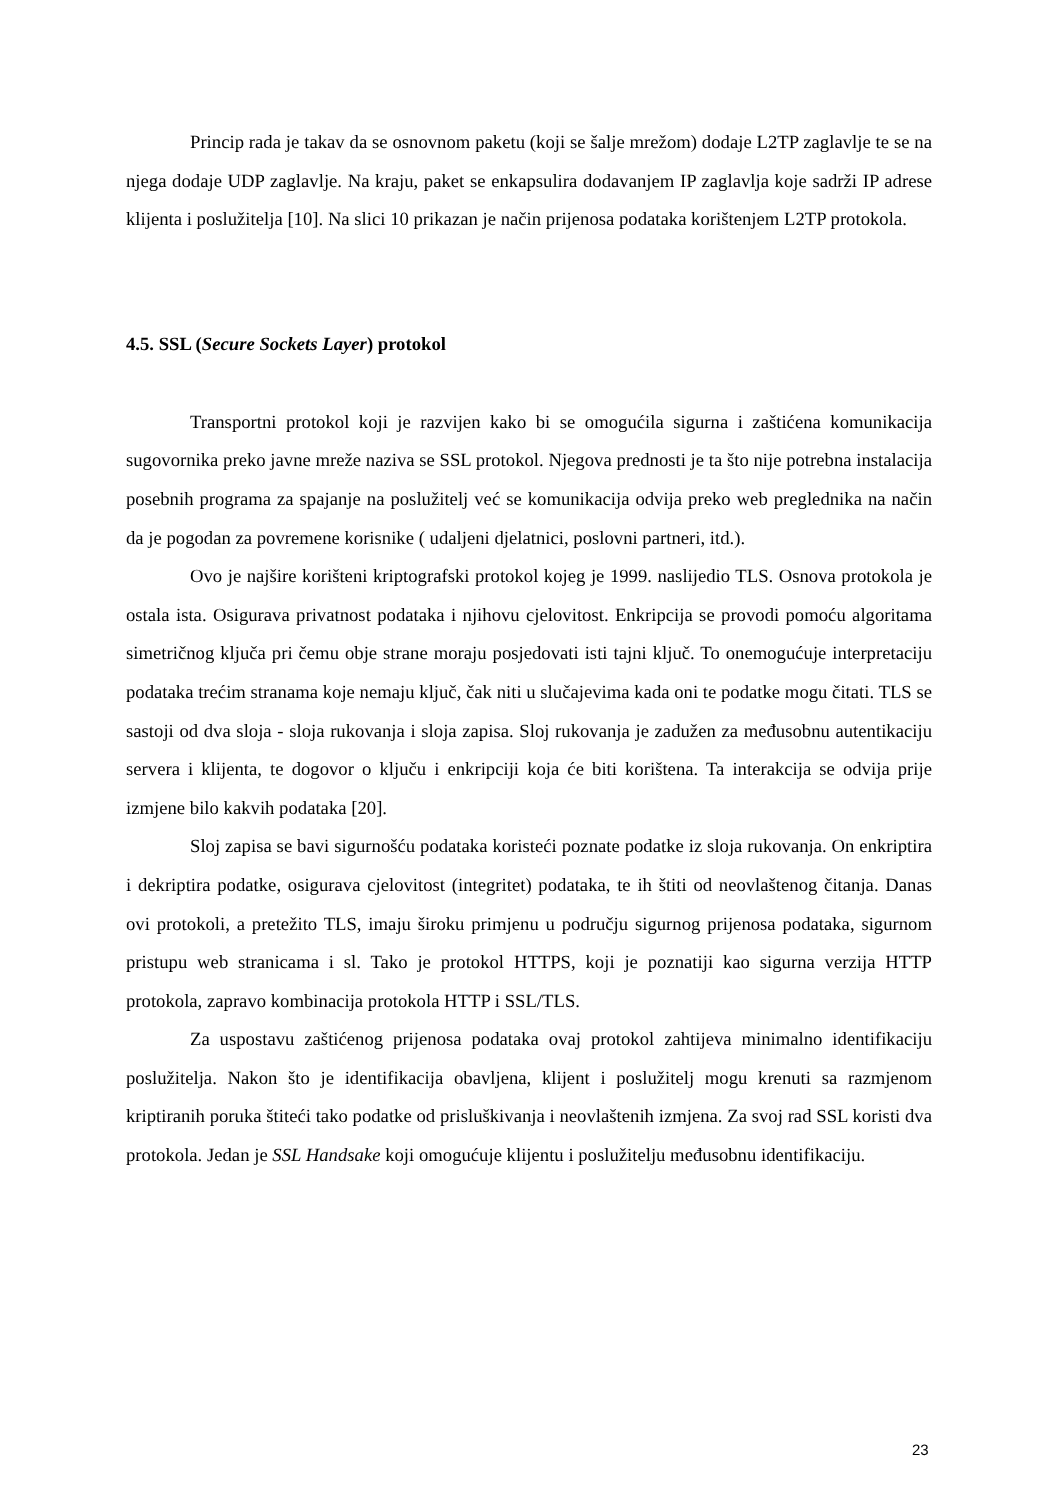Princip rada je takav da se osnovnom paketu (koji se šalje mrežom) dodaje L2TP zaglavlje te se na njega dodaje UDP zaglavlje. Na kraju, paket se enkapsulira dodavanjem IP zaglavlja koje sadrži IP adrese klijenta i poslužitelja [10]. Na slici 10 prikazan je način prijenosa podataka korištenjem L2TP protokola.
4.5. SSL (Secure Sockets Layer) protokol
Transportni protokol koji je razvijen kako bi se omogućila sigurna i zaštićena komunikacija sugovornika preko javne mreže naziva se SSL protokol. Njegova prednosti je ta što nije potrebna instalacija posebnih programa za spajanje na poslužitelj već se komunikacija odvija preko web preglednika na način da je pogodan za povremene korisnike ( udaljeni djelatnici, poslovni partneri, itd.).
Ovo je najšire korišteni kriptografski protokol kojeg je 1999. naslijedio TLS. Osnova protokola je ostala ista. Osigurava privatnost podataka i njihovu cjelovitost. Enkripcija se provodi pomoću algoritama simetričnog ključa pri čemu obje strane moraju posjedovati isti tajni ključ. To onemogućuje interpretaciju podataka trećim stranama koje nemaju ključ, čak niti u slučajevima kada oni te podatke mogu čitati. TLS se sastoji od dva sloja - sloja rukovanja i sloja zapisa. Sloj rukovanja je zadužen za međusobnu autentikaciju servera i klijenta, te dogovor o ključu i enkripciji koja će biti korištena. Ta interakcija se odvija prije izmjene bilo kakvih podataka [20].
Sloj zapisa se bavi sigurnošću podataka koristeći poznate podatke iz sloja rukovanja. On enkriptira i dekriptira podatke, osigurava cjelovitost (integritet) podataka, te ih štiti od neovlaštenog čitanja. Danas ovi protokoli, a pretežito TLS, imaju široku primjenu u području sigurnog prijenosa podataka, sigurnom pristupu web stranicama i sl. Tako je protokol HTTPS, koji je poznatiji kao sigurna verzija HTTP protokola, zapravo kombinacija protokola HTTP i SSL/TLS.
Za uspostavu zaštićenog prijenosa podataka ovaj protokol zahtijeva minimalno identifikaciju poslužitelja. Nakon što je identifikacija obavljena, klijent i poslužitelj mogu krenuti sa razmjenom kriptiranih poruka štiteći tako podatke od prisluškivanja i neovlaštenih izmjena. Za svoj rad SSL koristi dva protokola. Jedan je SSL Handsake koji omogućuje klijentu i poslužitelju međusobnu identifikaciju.
23